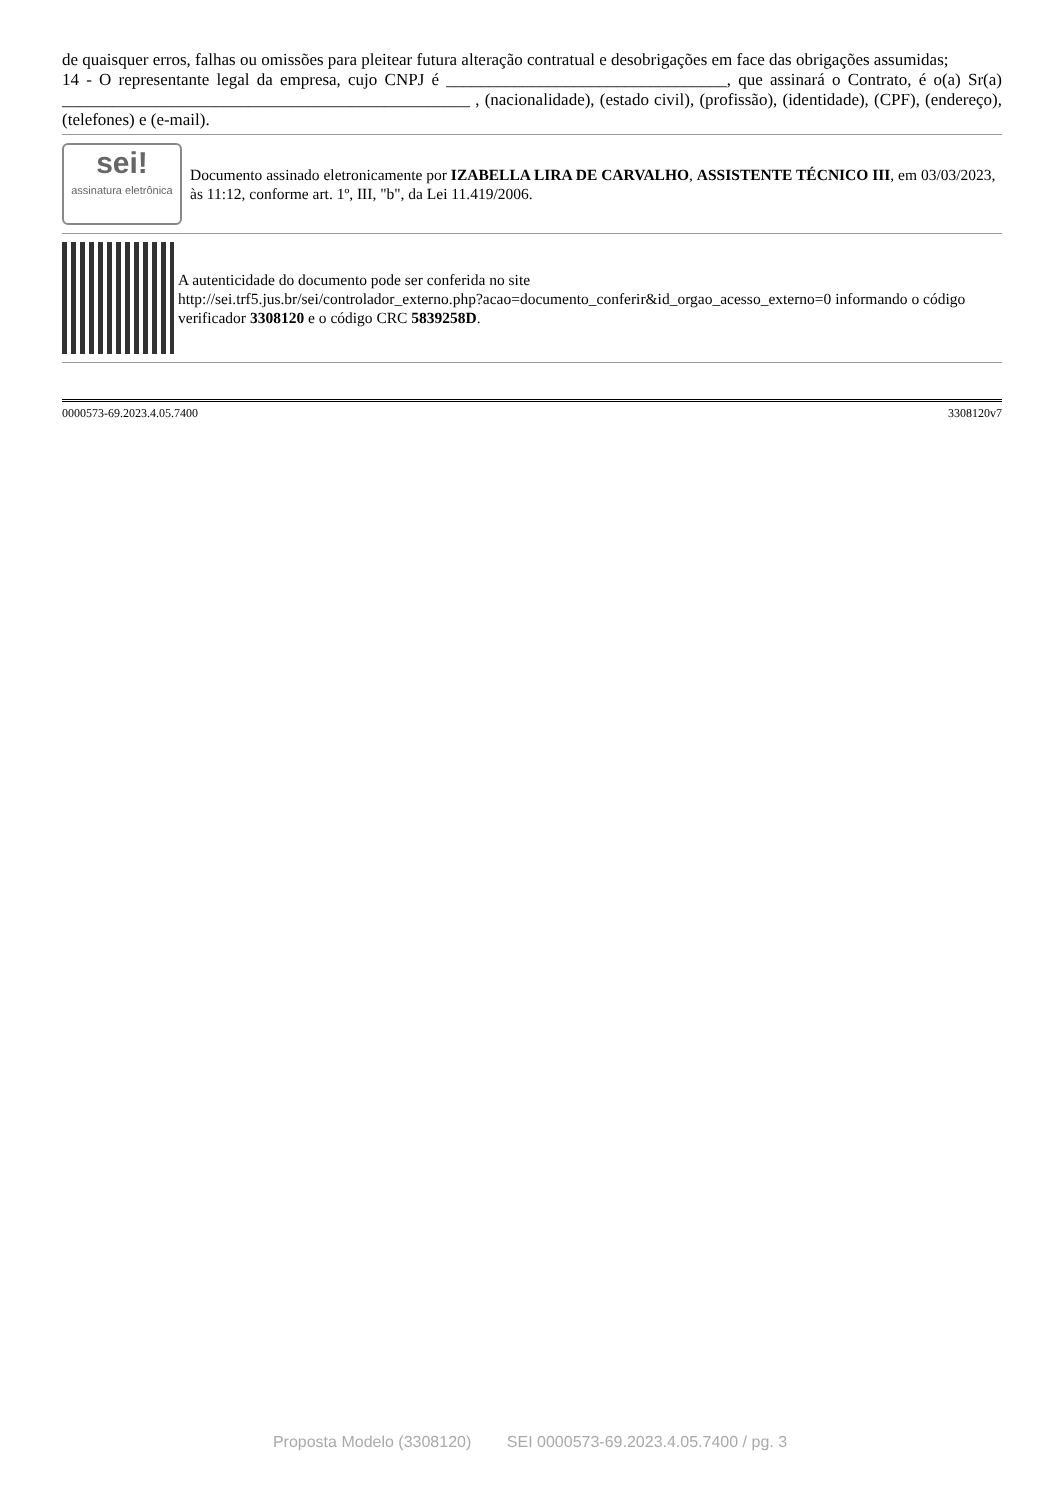de quaisquer erros, falhas ou omissões para pleitear futura alteração contratual e desobrigações em face das obrigações assumidas;
14 - O representante legal da empresa, cujo CNPJ é _________________________________, que assinará o Contrato, é o(a) Sr(a) ________________________________________________ , (nacionalidade), (estado civil), (profissão), (identidade), (CPF), (endereço), (telefones) e (e-mail).
sei!
assinatura eletrônica
Documento assinado eletronicamente por IZABELLA LIRA DE CARVALHO, ASSISTENTE TÉCNICO III, em 03/03/2023, às 11:12, conforme art. 1º, III, "b", da Lei 11.419/2006.
A autenticidade do documento pode ser conferida no site
http://sei.trf5.jus.br/sei/controlador_externo.php?acao=documento_conferir&id_orgao_acesso_externo=0 informando o código verificador 3308120 e o código CRC 5839258D.
0000573-69.2023.4.05.7400 3308120v7
Proposta Modelo (3308120) SEI 0000573-69.2023.4.05.7400 / pg. 3